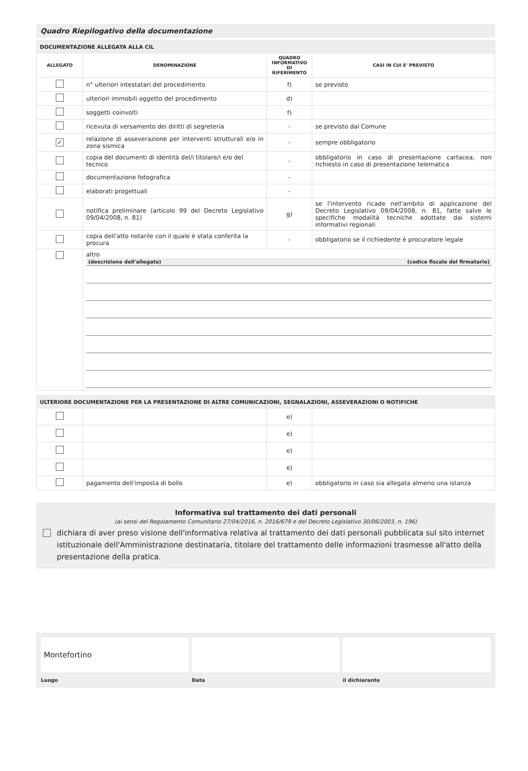Quadro Riepilogativo della documentazione
| DOCUMENTAZIONE ALLEGATA ALLA CIL | | | |
| --- | --- | --- | --- |
| ALLEGATO | DENOMINAZIONE | QUADRO INFORMATIVO DI RIFERIMENTO | CASI IN CUI E' PREVISTO |
| | n° ulteriori intestatari del procedimento | f) | se previsto |
| | ulteriori immobili oggetto del procedimento | d) | |
| | soggetti coinvolti | f) | |
| | ricevuta di versamento dei diritti di segreteria | - | se previsto dal Comune |
| ✓ | relazione di asseverazione per interventi strutturali e/o in zona sismica | - | sempre obbligatorio |
| | copia del documenti di identità del/i titolare/i e/o del tecnico | - | obbligatorio in caso di presentazione cartacea, non richiesto in caso di presentazione telematica |
| | documentazione fotografica | - | |
| | elaborati progettuali | - | |
| | notifica preliminare (articolo 99 del Decreto Legislativo 09/04/2008, n. 81) | g) | se l'intervento ricade nell'ambito di applicazione del Decreto Legislativo 09/04/2008, n. 81, fatte salve le specifiche modalità tecniche adottate dai sistemi informativi regionali |
| | copia dell'atto notarile con il quale è stata conferita la procura | - | obbligatorio se il richiedente è procuratore legale |
| | altro (descrizione dell'allegato) (codice fiscale del firmatario) | | |
| ULTERIORE DOCUMENTAZIONE PER LA PRESENTAZIONE DI ALTRE COMUNICAZIONI, SEGNALAZIONI, ASSEVERAZIONI O NOTIFICHE | | | |
| --- | --- | --- | --- |
| | | e) | |
| | | e) | |
| | | e) | |
| | | e) | |
| | pagamento dell'imposta di bollo | e) | obbligatorio in caso sia allegata almeno una istanza |
Informativa sul trattamento dei dati personali
(ai sensi del Regolamento Comunitario 27/04/2016, n. 2016/679 e del Decreto Legislativo 30/06/2003, n. 196)
dichiara di aver preso visione dell'informativa relativa al trattamento dei dati personali pubblicata sul sito internet istituzionale dell'Amministrazione destinataria, titolare del trattamento delle informazioni trasmesse all'atto della presentazione della pratica.
Montefortino
Luogo
Data il dichiarante